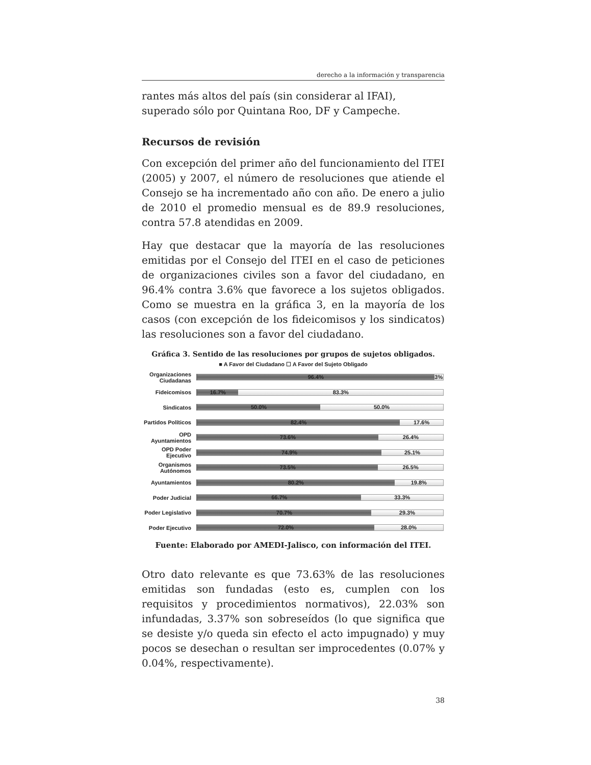derecho a la información y transparencia
rantes más altos del país (sin considerar al IFAI), superado sólo por Quintana Roo, DF y Campeche.
Recursos de revisión
Con excepción del primer año del funcionamiento del ITEI (2005) y 2007, el número de resoluciones que atiende el Consejo se ha incrementado año con año. De enero a julio de 2010 el promedio mensual es de 89.9 resoluciones, contra 57.8 atendidas en 2009.
Hay que destacar que la mayoría de las resoluciones emitidas por el Consejo del ITEI en el caso de peticiones de organizaciones civiles son a favor del ciudadano, en 96.4% contra 3.6% que favorece a los sujetos obligados. Como se muestra en la gráfica 3, en la mayoría de los casos (con excepción de los fideicomisos y los sindicatos) las resoluciones son a favor del ciudadano.
Gráfica 3. Sentido de las resoluciones por grupos de sujetos obligados.
■ A Favor del Ciudadano ☐ A Favor del Sujeto Obligado
Organizaciones Ciudadanas
96.4% 3%
Fideicomisos
16.7% 83.3%
Sindicatos
50.0% 50.0%
Partidos Políticos
82.4% 17.6%
OPD Ayuntamientos
73.6% 26.4%
OPD Poder Ejecutivo
74.9% 25.1%
Organismos Autónomos
73.5% 26.5%
Ayuntamientos
80.2% 19.8%
Poder Judicial
66.7% 33.3%
Poder Legislativo
70.7% 29.3%
Poder Ejecutivo
72.0% 28.0%
Fuente: Elaborado por AMEDI-Jalisco, con información del ITEI.
Otro dato relevante es que 73.63% de las resoluciones emitidas son fundadas (esto es, cumplen con los requisitos y procedimientos normativos), 22.03% son infundadas, 3.37% son sobreseídos (lo que significa que se desiste y/o queda sin efecto el acto impugnado) y muy pocos se desechan o resultan ser improcedentes (0.07% y 0.04%, respectivamente).
38